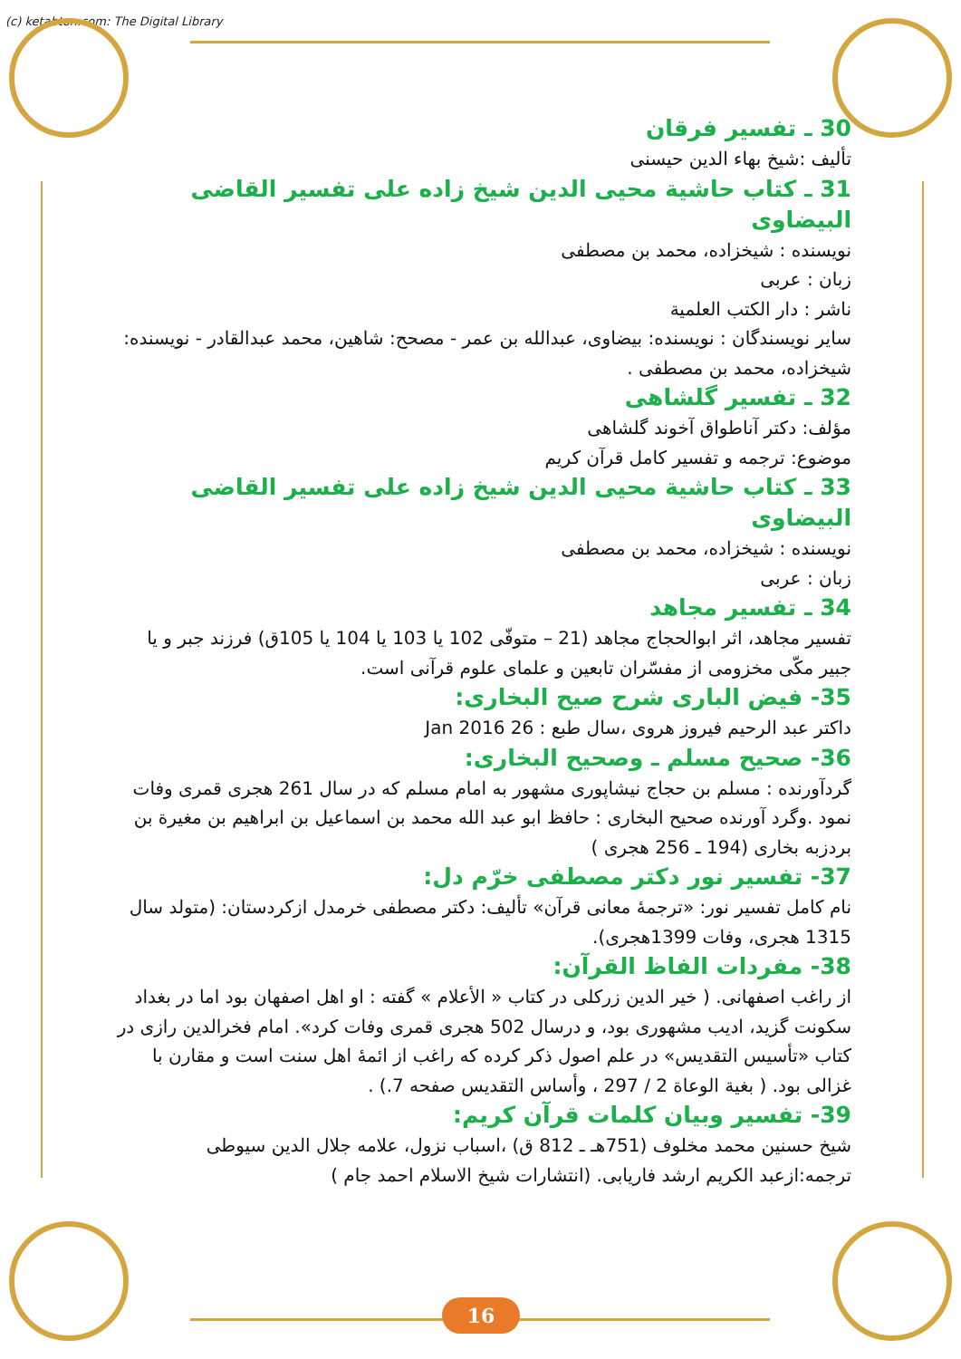(c) ketabton.com: The Digital Library
30 ـ تفسير فرقان
تألیف :شیخ بهاء الدين حيسنى
31 ـ كتاب حاشية محيى الدين شيخ زاده على تفسير القاضى البيضاوى
نویسنده : شیخزاده، محمد بن مصطفی
زبان : عربی
ناشر : دار الكتب العلمية
سایر نویسندگان : نویسنده: بیضاوی، عبدالله بن عمر - مصحح: شاهین، محمد عبدالقادر - نویسنده: شیخزاده، محمد بن مصطفی .
32 ـ تفسیر گلشاهی
مؤلف: دکتر آناطواق آخوند گلشاهی
موضوع: ترجمه و تفسیر کامل قرآن کریم
33 ـ كتاب حاشية محيى الدين شيخ زاده على تفسير القاضى البيضاوى
نویسنده : شیخزاده، محمد بن مصطفی
زبان : عربی
34 ـ تفسير مجاهد
تفسير مجاهد، اثر ابوالحجاج مجاهد (21 – متوفّى 102 يا 103 يا 104 يا 105ق) فرزند جبر و يا جبير مكّى مخزومى از مفسّران تابعين و علماى علوم قرآنى است.
35- فيض البارى شرح صيح البخارى:
داكتر عبد الرحيم فيروز هروى ،سال طبع : 26 Jan 2016
36- صحيح مسلم ـ وصحيح البخارى:
گردآورنده : مسلم بن حجاج نیشاپوری مشهور به امام مسلم که در سال 261 هجری قمری وفات نمود .وگرد آورنده صحيح البخارى : حافظ ابو عبد الله محمد بن اسماعيل بن ابراهيم بن مغيرة بن بردزبه بخارى (194 ـ 256 هجرى )
37- تفسیر نور دکتر مصطفی خرّم دل:
نام كامل تفسير نور: «ترجمهٔ معانی قرآن» تألیف: دکتر مصطفی خرمدل ازکردستان: (متولد سال 1315 هجری، وفات 1399هجری).
38- مفردات الفاظ القرآن:
از راغب اصفهانی. ( خیر الدین زرکلی در کتاب « الأعلام » گفته : او اهل اصفهان بود اما در بغداد سکونت گزید، ادیب مشهوری بود، و درسال 502 هجری قمری وفات کرد». امام فخرالدین رازی در کتاب «تأسیس التقدیس» در علم اصول ذکر کرده که راغب از ائمهٔ اهل سنت است و مقارن با غزالی بود. ( بغية الوعاة 2 / 297 ، وأساس التقدیس صفحه 7.) .
39- تفسیر وبیان کلمات قرآن کریم:
شیخ حسنین محمد مخلوف (751هـ ـ 812 ق) ،اسباب نزول، علامه جلال الدين سيوطى ترجمه:ازعبد الكريم ارشد فاريابى. (انتشارات شيخ الاسلام احمد جام )
16